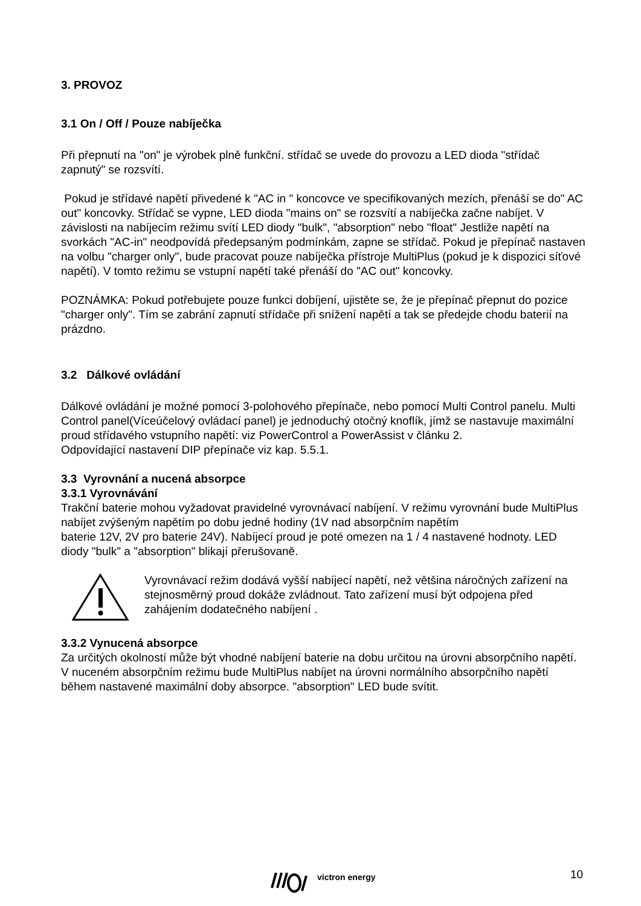3. PROVOZ
3.1 On / Off / Pouze nabíječka
Při přepnutí na "on" je výrobek plně funkční. střídač se uvede do provozu a LED dioda "střídač zapnutý" se rozsvítí.
Pokud je střídavé napětí přivedené k "AC in " koncovce ve specifikovaných mezích, přenáší se do" AC out" koncovky. Střídač se vypne, LED dioda "mains on" se rozsvítí a nabíječka začne nabíjet. V závislosti na nabíjecím režimu svítí LED diody "bulk", "absorption" nebo "float" Jestliže napětí na svorkách "AC-in" neodpovídá předepsaným podmínkám, zapne se střídač. Pokud je přepínač nastaven na volbu "charger only", bude pracovat pouze nabíječka přístroje MultiPlus (pokud je k dispozici síťové napětí). V tomto režimu se vstupní napětí také přenáší do "AC out" koncovky.
POZNÁMKA: Pokud potřebujete pouze funkci dobíjení, ujistěte se, že je přepínač přepnut do pozice "charger only". Tím se zabrání zapnutí střídače při snížení napětí a tak se předejde chodu baterií na prázdno.
3.2 Dálkové ovládání
Dálkové ovládání je možné pomocí 3-polohového přepínače, nebo pomocí Multi Control panelu. Multi Control panel(Víceúčelový ovládací panel) je jednoduchý otočný knoflík, jímž se nastavuje maximální proud střídavého vstupního napětí: viz PowerControl a PowerAssist v článku 2.
Odpovídající nastavení DIP přepínače viz kap. 5.5.1.
3.3 Vyrovnání a nucená absorpce
3.3.1 Vyrovnávání
Trakční baterie mohou vyžadovat pravidelné vyrovnávací nabíjení. V režimu vyrovnání bude MultiPlus nabíjet zvýšeným napětím po dobu jedné hodiny (1V nad absorpčním napětím
baterie 12V, 2V pro baterie 24V). Nabíjecí proud je poté omezen na 1 / 4 nastavené hodnoty. LED diody "bulk" a "absorption" blikají přerušovaně.
Vyrovnávací režim dodává vyšší nabíjecí napětí, než většina náročných zařízení na stejnosměrný proud dokáže zvládnout. Tato zařízení musí být odpojena před zahájením dodatečného nabíjení .
3.3.2 Vynucená absorpce
Za určitých okolností může být vhodné nabíjení baterie na dobu určitou na úrovni absorpčního napětí. V nuceném absorpčním režimu bude MultiPlus nabíjet na úrovni normálního absorpčního napětí během nastavené maximální doby absorpce. "absorption" LED bude svítit.
victron energy 10